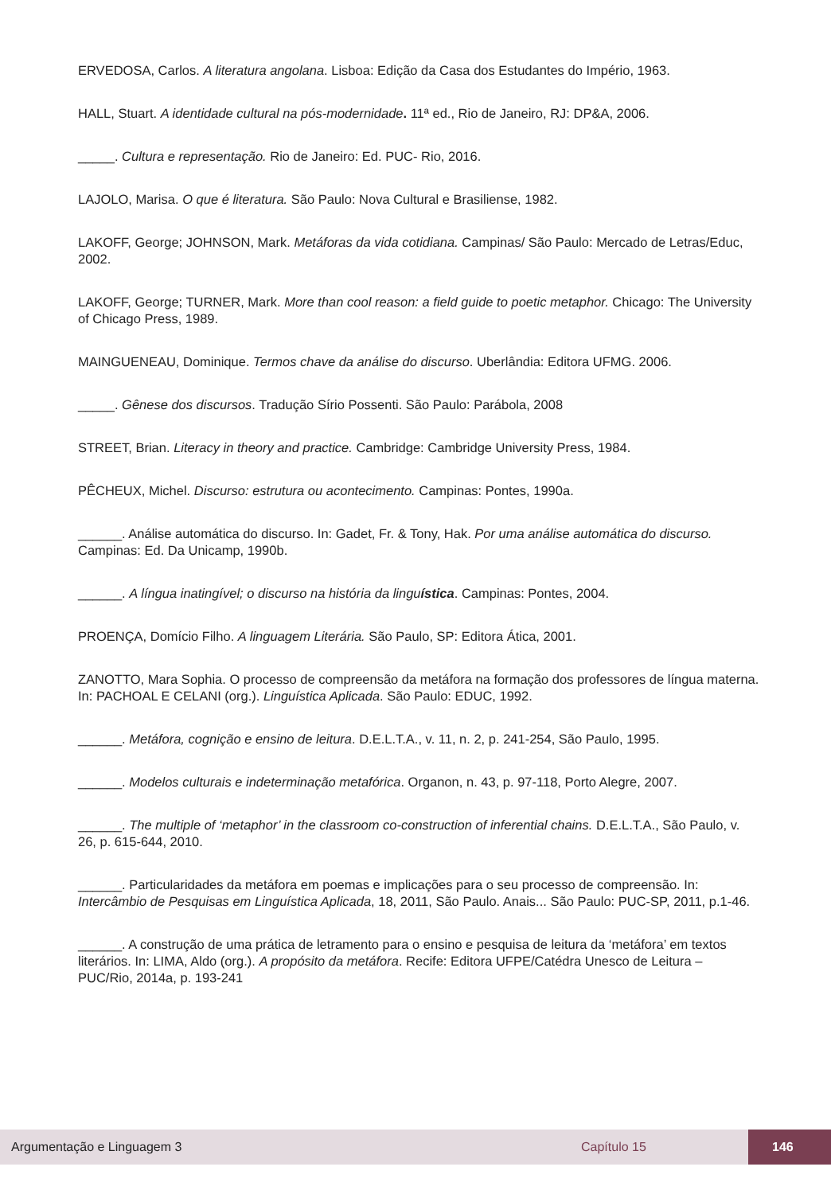ERVEDOSA, Carlos. A literatura angolana. Lisboa: Edição da Casa dos Estudantes do Império, 1963.
HALL, Stuart. A identidade cultural na pós-modernidade. 11ª ed., Rio de Janeiro, RJ: DP&A, 2006.
_____. Cultura e representação. Rio de Janeiro: Ed. PUC- Rio, 2016.
LAJOLO, Marisa. O que é literatura. São Paulo: Nova Cultural e Brasiliense, 1982.
LAKOFF, George; JOHNSON, Mark. Metáforas da vida cotidiana. Campinas/ São Paulo: Mercado de Letras/Educ, 2002.
LAKOFF, George; TURNER, Mark. More than cool reason: a field guide to poetic metaphor. Chicago: The University of Chicago Press, 1989.
MAINGUENEAU, Dominique. Termos chave da análise do discurso. Uberlândia: Editora UFMG. 2006.
_____. Gênese dos discursos. Tradução Sírio Possenti. São Paulo: Parábola, 2008
STREET, Brian. Literacy in theory and practice. Cambridge: Cambridge University Press, 1984.
PÊCHEUX, Michel. Discurso: estrutura ou acontecimento. Campinas: Pontes, 1990a.
______. Análise automática do discurso. In: Gadet, Fr. & Tony, Hak. Por uma análise automática do discurso. Campinas: Ed. Da Unicamp, 1990b.
______. A língua inatingível; o discurso na história da linguística. Campinas: Pontes, 2004.
PROENÇA, Domício Filho. A linguagem Literária. São Paulo, SP: Editora Ática, 2001.
ZANOTTO, Mara Sophia. O processo de compreensão da metáfora na formação dos professores de língua materna. In: PACHOAL E CELANI (org.). Linguística Aplicada. São Paulo: EDUC, 1992.
______. Metáfora, cognição e ensino de leitura. D.E.L.T.A., v. 11, n. 2, p. 241-254, São Paulo, 1995.
______. Modelos culturais e indeterminação metafórica. Organon, n. 43, p. 97-118, Porto Alegre, 2007.
______. The multiple of ‘metaphor’ in the classroom co-construction of inferential chains. D.E.L.T.A., São Paulo, v. 26, p. 615-644, 2010.
______. Particularidades da metáfora em poemas e implicações para o seu processo de compreensão. In: Intercâmbio de Pesquisas em Linguística Aplicada, 18, 2011, São Paulo. Anais... São Paulo: PUC-SP, 2011, p.1-46.
______. A construção de uma prática de letramento para o ensino e pesquisa de leitura da ‘metáfora’ em textos literários. In: LIMA, Aldo (org.). A propósito da metáfora. Recife: Editora UFPE/Catédra Unesco de Leitura – PUC/Rio, 2014a, p. 193-241
Argumentação e Linguagem 3 Capítulo 15 146